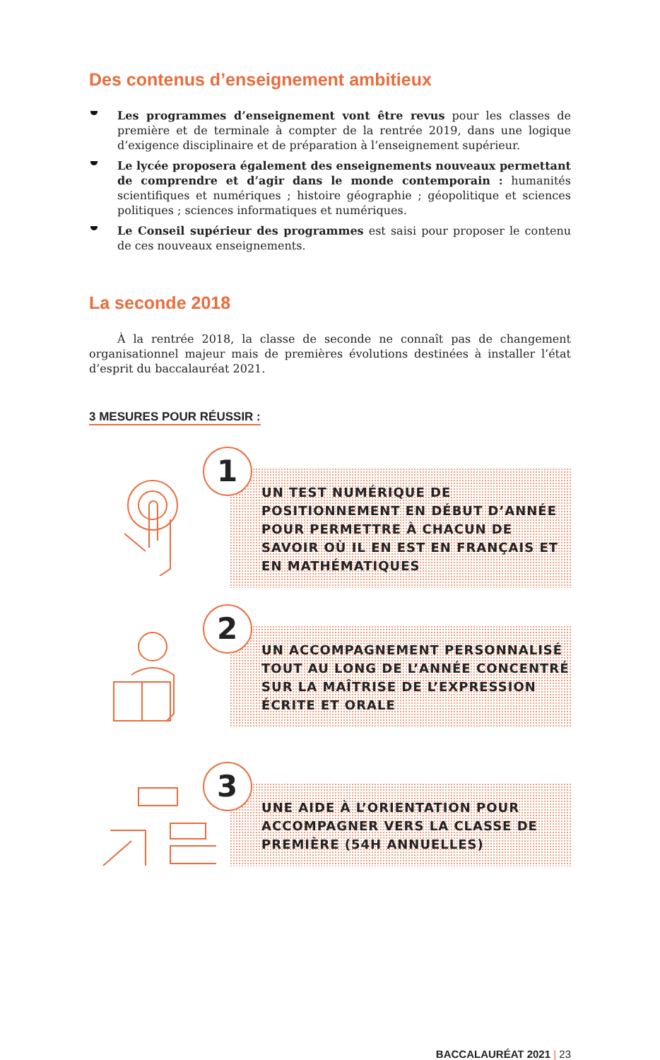Des contenus d’enseignement ambitieux
Les programmes d’enseignement vont être revus pour les classes de première et de terminale à compter de la rentrée 2019, dans une logique d’exigence disciplinaire et de préparation à l’enseignement supérieur.
Le lycée proposera également des enseignements nouveaux permettant de comprendre et d’agir dans le monde contemporain : humanités scientifiques et numériques ; histoire géographie ; géopolitique et sciences politiques ; sciences informatiques et numériques.
Le Conseil supérieur des programmes est saisi pour proposer le contenu de ces nouveaux enseignements.
La seconde 2018
À la rentrée 2018, la classe de seconde ne connaît pas de changement organisationnel majeur mais de premières évolutions destinées à installer l’état d’esprit du baccalauréat 2021.
3 MESURES POUR RÉUSSIR :
1
UN TEST NUMÉRIQUE DE POSITIONNEMENT EN DÉBUT D’ANNÉE POUR PERMETTRE À CHACUN DE SAVOIR OÙ IL EN EST EN FRANÇAIS ET EN MATHÉMATIQUES
2
UN ACCOMPAGNEMENT PERSONNALISÉ TOUT AU LONG DE L’ANNÉE CONCENTRÉ SUR LA MAÎTRISE DE L’EXPRESSION ÉCRITE ET ORALE
3
UNE AIDE À L’ORIENTATION POUR ACCOMPAGNER VERS LA CLASSE DE PREMIÈRE (54H ANNUELLES)
BACCALAURÉAT 2021 | 23